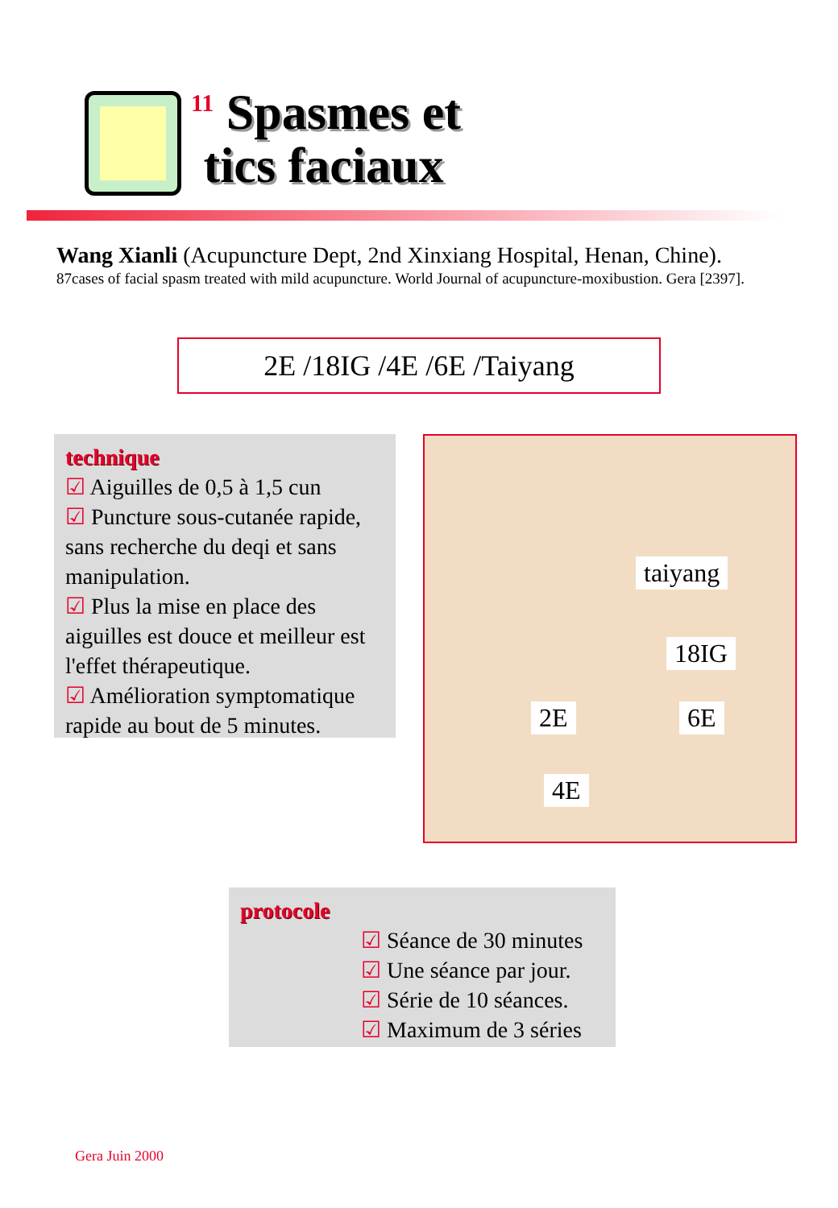<sup>11</sup> Spasmes et
tics faciaux
Wang Xianli (Acupuncture Dept, 2nd Xinxiang Hospital, Henan, Chine).
87cases of facial spasm treated with mild acupuncture. World Journal of acupuncture-moxibustion. Gera [2397].
2E /18IG /4E /6E /Taiyang
technique
☑ Aiguilles de 0,5 à 1,5 cun
☑ Puncture sous-cutanée rapide, sans recherche du deqi et sans manipulation.
☑ Plus la mise en place des aiguilles est douce et meilleur est l'effet thérapeutique.
☑ Amélioration symptomatique rapide au bout de 5 minutes.
taiyang
18IG
2E 6E
4E
protocole
☑ Séance de 30 minutes
☑ Une séance par jour.
☑ Série de 10 séances.
☑ Maximum de 3 séries
Gera Juin 2000